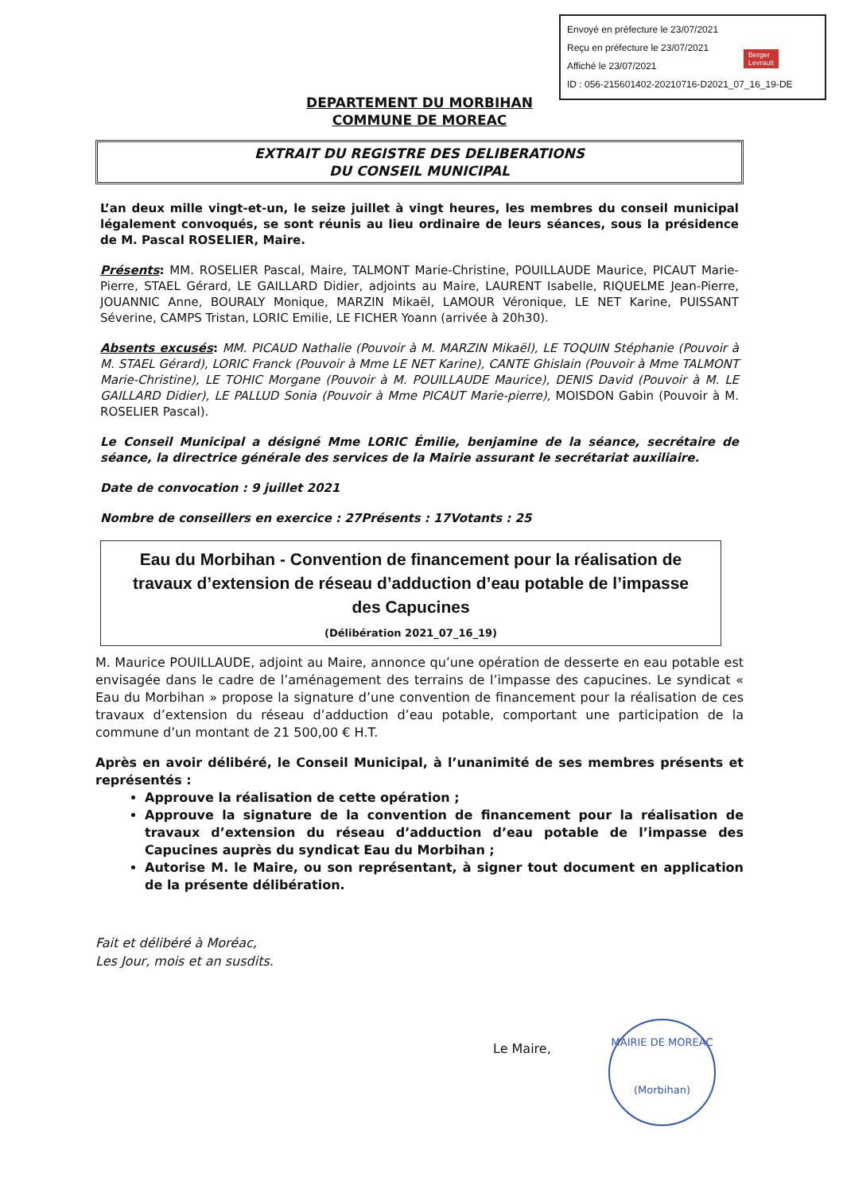Envoyé en préfecture le 23/07/2021
Reçu en préfecture le 23/07/2021
Affiché le 23/07/2021
ID : 056-215601402-20210716-D2021_07_16_19-DE
Berger
Levrault
DEPARTEMENT DU MORBIHAN
COMMUNE DE MOREAC
EXTRAIT DU REGISTRE DES DELIBERATIONS
DU CONSEIL MUNICIPAL
L’an deux mille vingt-et-un, le seize juillet à vingt heures, les membres du conseil municipal légalement convoqués, se sont réunis au lieu ordinaire de leurs séances, sous la présidence de M. Pascal ROSELIER, Maire.
Présents: MM. ROSELIER Pascal, Maire, TALMONT Marie-Christine, POUILLAUDE Maurice, PICAUT Marie-Pierre, STAEL Gérard, LE GAILLARD Didier, adjoints au Maire, LAURENT Isabelle, RIQUELME Jean-Pierre, JOUANNIC Anne, BOURALY Monique, MARZIN Mikaël, LAMOUR Véronique, LE NET Karine, PUISSANT Séverine, CAMPS Tristan, LORIC Emilie, LE FICHER Yoann (arrivée à 20h30).
Absents excusés: MM. PICAUD Nathalie (Pouvoir à M. MARZIN Mikaël), LE TOQUIN Stéphanie (Pouvoir à M. STAEL Gérard), LORIC Franck (Pouvoir à Mme LE NET Karine), CANTE Ghislain (Pouvoir à Mme TALMONT Marie-Christine), LE TOHIC Morgane (Pouvoir à M. POUILLAUDE Maurice), DENIS David (Pouvoir à M. LE GAILLARD Didier), LE PALLUD Sonia (Pouvoir à Mme PICAUT Marie-pierre), MOISDON Gabin (Pouvoir à M. ROSELIER Pascal).
Le Conseil Municipal a désigné Mme LORIC Émilie, benjamine de la séance, secrétaire de séance, la directrice générale des services de la Mairie assurant le secrétariat auxiliaire.
Date de convocation : 9 juillet 2021
Nombre de conseillers en exercice : 27 Présents : 17 Votants : 25
Eau du Morbihan - Convention de financement pour la réalisation de travaux d’extension de réseau d’adduction d’eau potable de l’impasse des Capucines
(Délibération 2021_07_16_19)
M. Maurice POUILLAUDE, adjoint au Maire, annonce qu’une opération de desserte en eau potable est envisagée dans le cadre de l’aménagement des terrains de l’impasse des capucines. Le syndicat « Eau du Morbihan » propose la signature d’une convention de financement pour la réalisation de ces travaux d’extension du réseau d’adduction d’eau potable, comportant une participation de la commune d’un montant de 21 500,00 € H.T.
Après en avoir délibéré, le Conseil Municipal, à l’unanimité de ses membres présents et représentés :
Approuve la réalisation de cette opération ;
Approuve la signature de la convention de financement pour la réalisation de travaux d’extension du réseau d’adduction d’eau potable de l’impasse des Capucines auprès du syndicat Eau du Morbihan ;
Autorise M. le Maire, ou son représentant, à signer tout document en application de la présente délibération.
Fait et délibéré à Moréac,
Les Jour, mois et an susdits.
Le Maire,
MAIRIE DE MOREAC
(Morbihan)